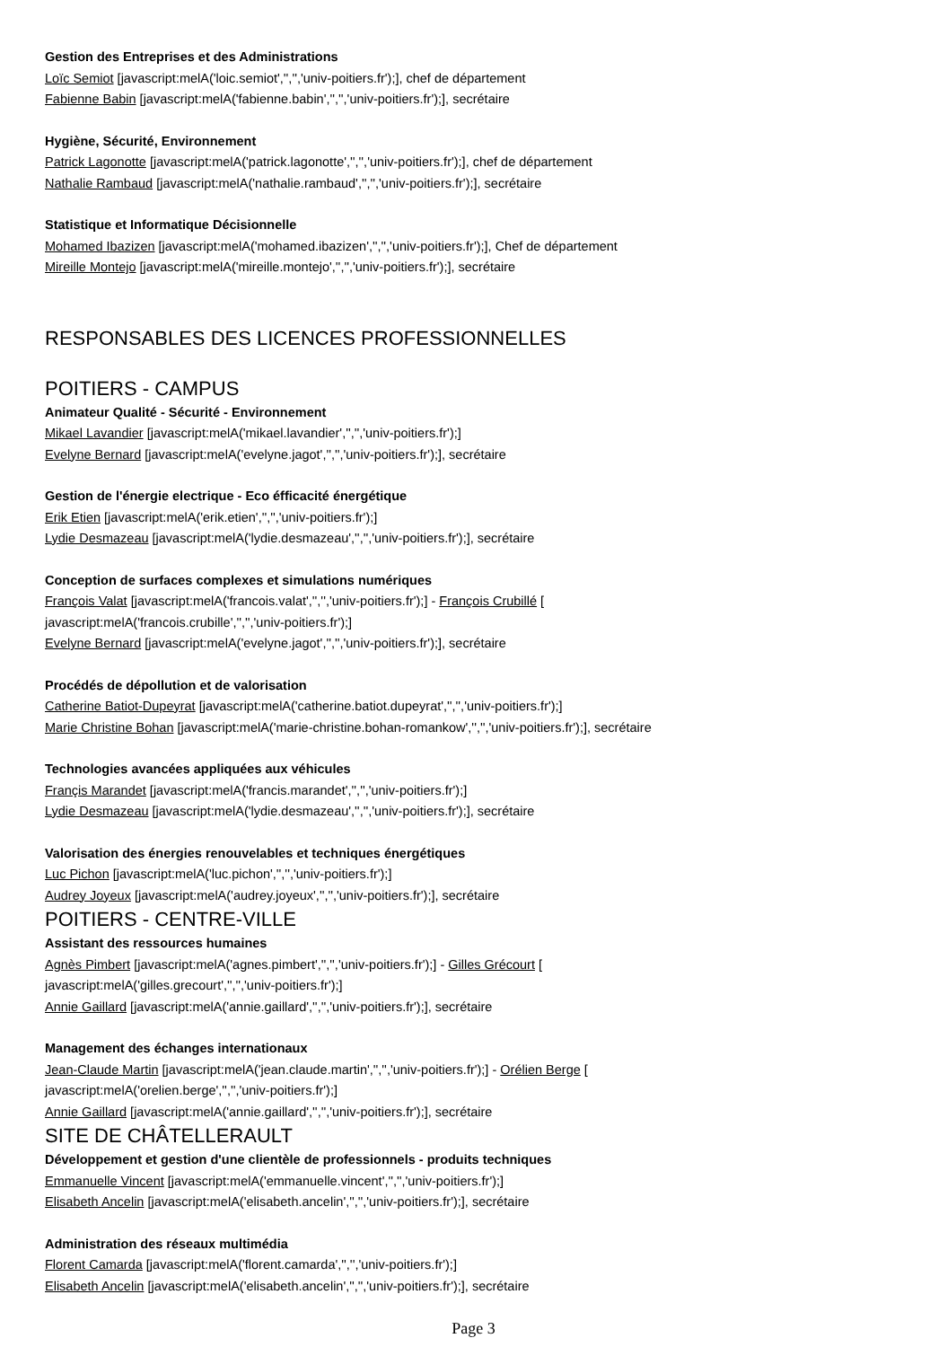Gestion des Entreprises et des Administrations
Loïc Semiot [javascript:melA('loic.semiot','','','univ-poitiers.fr');], chef de département
Fabienne Babin [javascript:melA('fabienne.babin','','','univ-poitiers.fr');], secrétaire
Hygiène, Sécurité, Environnement
Patrick Lagonotte [javascript:melA('patrick.lagonotte','','','univ-poitiers.fr');], chef de département
Nathalie Rambaud [javascript:melA('nathalie.rambaud','','','univ-poitiers.fr');], secrétaire
Statistique et Informatique Décisionnelle
Mohamed Ibazizen [javascript:melA('mohamed.ibazizen','','','univ-poitiers.fr');], Chef de département
Mireille Montejo [javascript:melA('mireille.montejo','','','univ-poitiers.fr');], secrétaire
RESPONSABLES DES LICENCES PROFESSIONNELLES
POITIERS - CAMPUS
Animateur Qualité - Sécurité - Environnement
Mikael Lavandier [javascript:melA('mikael.lavandier','','','univ-poitiers.fr');]
Evelyne Bernard [javascript:melA('evelyne.jagot','','','univ-poitiers.fr');], secrétaire
Gestion de l'énergie electrique - Eco éfficacité énergétique
Erik Etien [javascript:melA('erik.etien','','','univ-poitiers.fr');]
Lydie Desmazeau [javascript:melA('lydie.desmazeau','','','univ-poitiers.fr');], secrétaire
Conception de surfaces complexes et simulations numériques
François Valat [javascript:melA('francois.valat','','','univ-poitiers.fr');] - François Crubillé [
javascript:melA('francois.crubille','','','univ-poitiers.fr');]
Evelyne Bernard [javascript:melA('evelyne.jagot','','','univ-poitiers.fr');], secrétaire
Procédés de dépollution et de valorisation
Catherine Batiot-Dupeyrat [javascript:melA('catherine.batiot.dupeyrat','','','univ-poitiers.fr');]
Marie Christine Bohan [javascript:melA('marie-christine.bohan-romankow','','','univ-poitiers.fr');], secrétaire
Technologies avancées appliquées aux véhicules
Françis Marandet [javascript:melA('francis.marandet','','','univ-poitiers.fr');]
Lydie Desmazeau [javascript:melA('lydie.desmazeau','','','univ-poitiers.fr');], secrétaire
Valorisation des énergies renouvelables et techniques énergétiques
Luc Pichon [javascript:melA('luc.pichon','','','univ-poitiers.fr');]
Audrey Joyeux [javascript:melA('audrey.joyeux','','','univ-poitiers.fr');], secrétaire
POITIERS - CENTRE-VILLE
Assistant des ressources humaines
Agnès Pimbert [javascript:melA('agnes.pimbert','','','univ-poitiers.fr');] - Gilles Grécourt [
javascript:melA('gilles.grecourt','','','univ-poitiers.fr');]
Annie Gaillard [javascript:melA('annie.gaillard','','','univ-poitiers.fr');], secrétaire
Management des échanges internationaux
Jean-Claude Martin [javascript:melA('jean.claude.martin','','','univ-poitiers.fr');] - Orélien Berge [
javascript:melA('orelien.berge','','','univ-poitiers.fr');]
Annie Gaillard [javascript:melA('annie.gaillard','','','univ-poitiers.fr');], secrétaire
SITE DE CHÂTELLERAULT
Développement et gestion d'une clientèle de professionnels - produits techniques
Emmanuelle Vincent [javascript:melA('emmanuelle.vincent','','','univ-poitiers.fr');]
Elisabeth Ancelin [javascript:melA('elisabeth.ancelin','','','univ-poitiers.fr');], secrétaire
Administration des réseaux multimédia
Florent Camarda [javascript:melA('florent.camarda','','','univ-poitiers.fr');]
Elisabeth Ancelin [javascript:melA('elisabeth.ancelin','','','univ-poitiers.fr');], secrétaire
Page 3